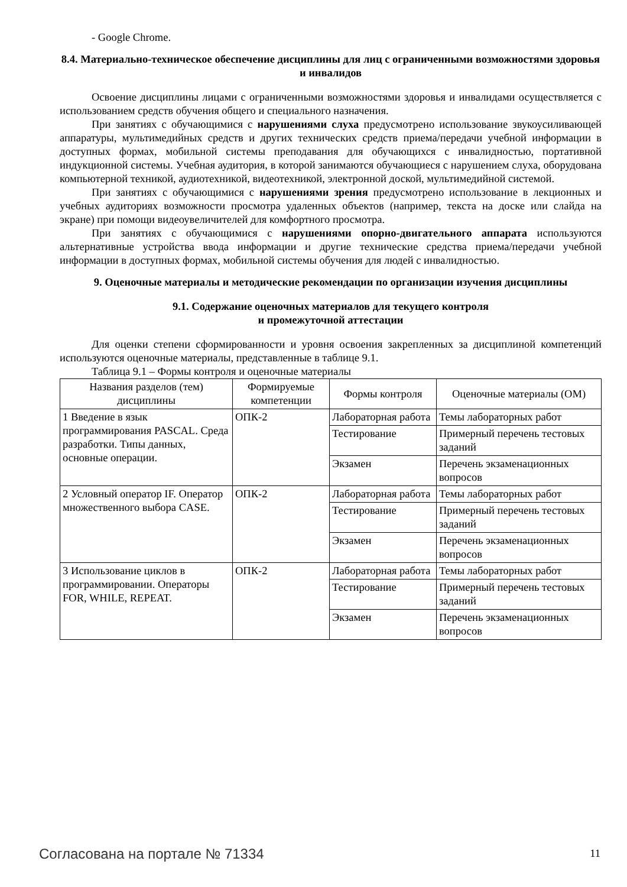- Google Chrome.
8.4. Материально-техническое обеспечение дисциплины для лиц с ограниченными возможностями здоровья и инвалидов
Освоение дисциплины лицами с ограниченными возможностями здоровья и инвалидами осуществляется с использованием средств обучения общего и специального назначения.
При занятиях с обучающимися с нарушениями слуха предусмотрено использование звукоусиливающей аппаратуры, мультимедийных средств и других технических средств приема/передачи учебной информации в доступных формах, мобильной системы преподавания для обучающихся с инвалидностью, портативной индукционной системы. Учебная аудитория, в которой занимаются обучающиеся с нарушением слуха, оборудована компьютерной техникой, аудиотехникой, видеотехникой, электронной доской, мультимедийной системой.
При занятиях с обучающимися с нарушениями зрения предусмотрено использование в лекционных и учебных аудиториях возможности просмотра удаленных объектов (например, текста на доске или слайда на экране) при помощи видеоувеличителей для комфортного просмотра.
При занятиях с обучающимися с нарушениями опорно-двигательного аппарата используются альтернативные устройства ввода информации и другие технические средства приема/передачи учебной информации в доступных формах, мобильной системы обучения для людей с инвалидностью.
9. Оценочные материалы и методические рекомендации по организации изучения дисциплины
9.1. Содержание оценочных материалов для текущего контроля
и промежуточной аттестации
Для оценки степени сформированности и уровня освоения закрепленных за дисциплиной компетенций используются оценочные материалы, представленные в таблице 9.1.
Таблица 9.1 – Формы контроля и оценочные материалы
| Названия разделов (тем) дисциплины | Формируемые компетенции | Формы контроля | Оценочные материалы (ОМ) |
| --- | --- | --- | --- |
| 1 Введение в язык программирования PASCAL. Среда разработки. Типы данных, основные операции. | ОПК-2 | Лабораторная работа | Темы лабораторных работ |
| | | Тестирование | Примерный перечень тестовых заданий |
| | | Экзамен | Перечень экзаменационных вопросов |
| 2 Условный оператор IF. Оператор множественного выбора CASE. | ОПК-2 | Лабораторная работа | Темы лабораторных работ |
| | | Тестирование | Примерный перечень тестовых заданий |
| | | Экзамен | Перечень экзаменационных вопросов |
| 3 Использование циклов в программировании. Операторы FOR, WHILE, REPEAT. | ОПК-2 | Лабораторная работа | Темы лабораторных работ |
| | | Тестирование | Примерный перечень тестовых заданий |
| | | Экзамен | Перечень экзаменационных вопросов |
Согласована на портале № 71334 11